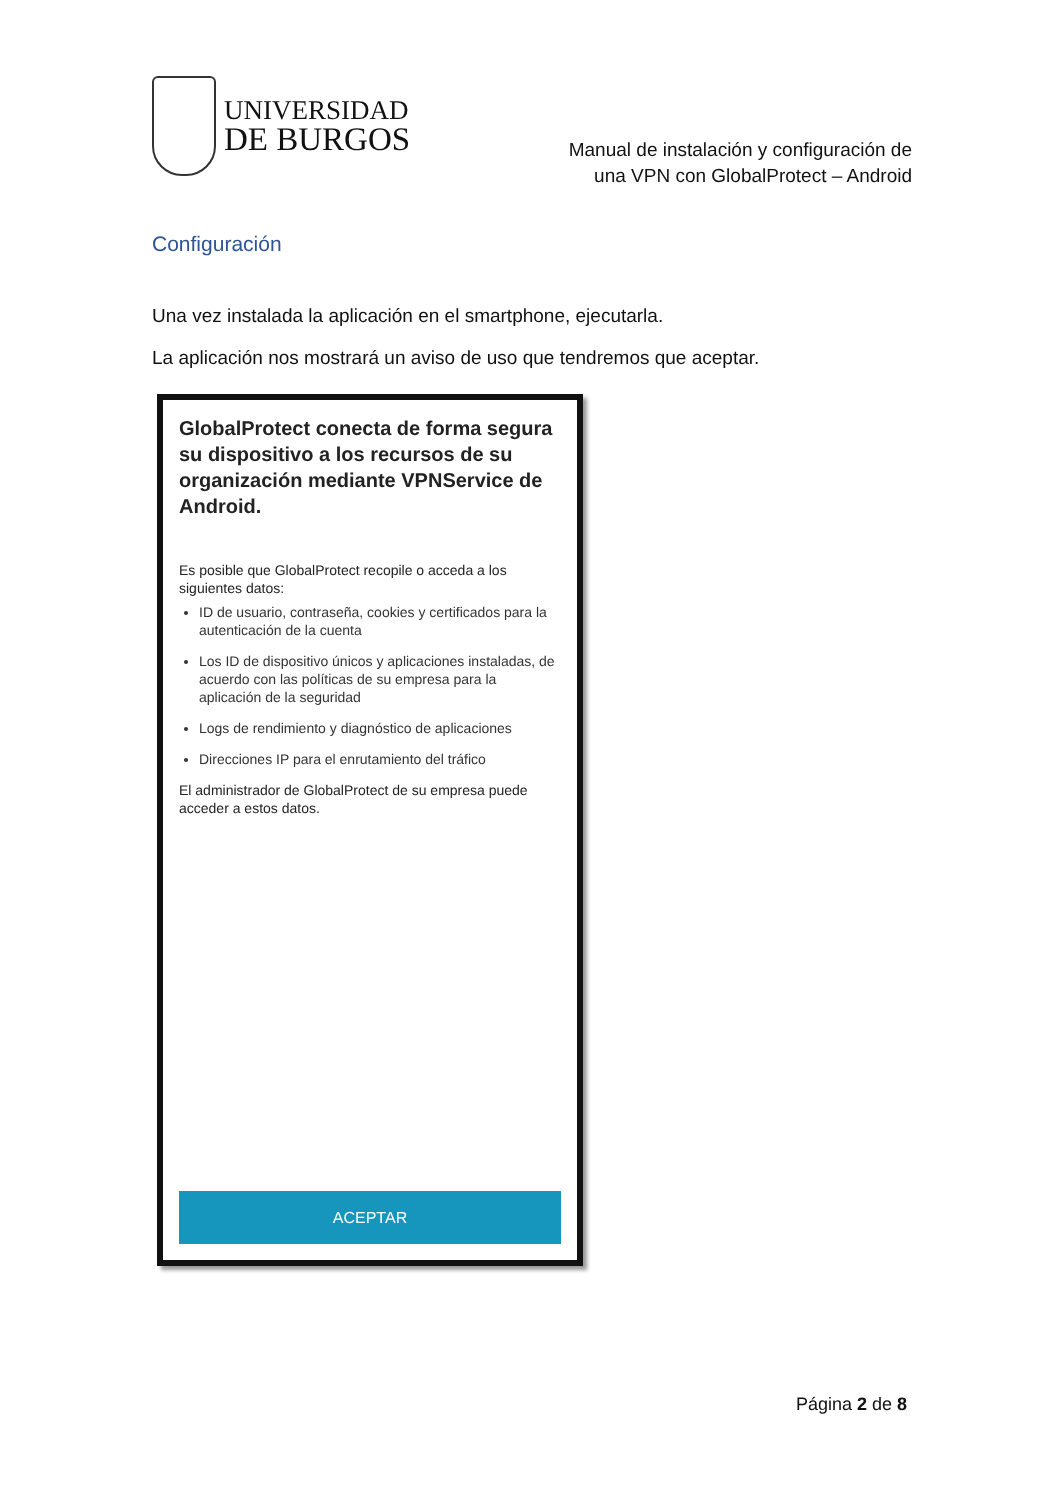UNIVERSIDAD
DE BURGOS
Manual de instalación y configuración de
una VPN con GlobalProtect – Android
Configuración
Una vez instalada la aplicación en el smartphone, ejecutarla.
La aplicación nos mostrará un aviso de uso que tendremos que aceptar.
GlobalProtect conecta de forma segura su dispositivo a los recursos de su organización mediante VPNService de Android.
Es posible que GlobalProtect recopile o acceda a los siguientes datos:
ID de usuario, contraseña, cookies y certificados para la autenticación de la cuenta
Los ID de dispositivo únicos y aplicaciones instaladas, de acuerdo con las políticas de su empresa para la aplicación de la seguridad
Logs de rendimiento y diagnóstico de aplicaciones
Direcciones IP para el enrutamiento del tráfico
El administrador de GlobalProtect de su empresa puede acceder a estos datos.
ACEPTAR
Página 2 de 8